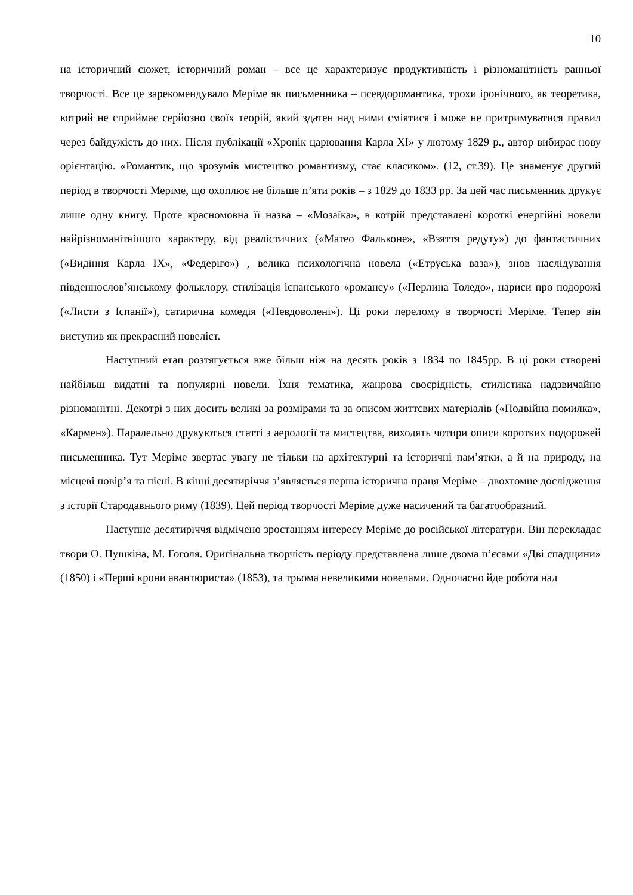10
на історичний сюжет, історичний роман – все це характеризує продуктивність і різноманітність ранньої творчості. Все це зарекомендувало Меріме як письменника – псевдоромантика, трохи іронічного, як теоретика, котрий не сприймає серйозно своїх теорій, який здатен над ними сміятися і може не притримуватися правил через байдужість до них. Після публікації «Хронік царювання Карла XI» у лютому 1829 р., автор вибирає нову орієнтацію. «Романтик, що зрозумів мистецтво романтизму, стає класиком». (12, ст.39). Це знаменує другий період в творчості Меріме, що охоплює не більше п’яти років – з 1829 до 1833 рр. За цей час письменник друкує лише одну книгу. Проте красномовна її назва – «Мозаїка», в котрій представлені короткі енергійні новели найрізноманітнішого характеру, від реалістичних («Матео Фальконе», «Взяття редуту») до фантастичних («Видіння Карла IX», «Федеріго») , велика психологічна новела («Етруська ваза»), знов наслідування південнослов’янському фольклору, стилізація іспанського «романсу» («Перлина Толедо», нариси про подорожі («Листи з Іспанії»), сатирична комедія («Невдоволені»). Ці роки перелому в творчості Меріме. Тепер він виступив як прекрасний новеліст.
Наступний етап розтягується вже більш ніж на десять років з 1834 по 1845рр. В ці роки створені найбільш видатні та популярні новели. Їхня тематика, жанрова своєрідність, стилістика надзвичайно різноманітні. Декотрі з них досить великі за розмірами та за описом життєвих матеріалів («Подвійна помилка», «Кармен»). Паралельно друкуються статті з аерології та мистецтва, виходять чотири описи коротких подорожей письменника. Тут Меріме звертає увагу не тільки на архітектурні та історичні пам’ятки, а й на природу, на місцеві повір’я та пісні. В кінці десятиріччя з’являється перша історична праця Меріме – двохтомне дослідження з історії Стародавнього риму (1839). Цей період творчості Меріме дуже насичений та багатообразний.
Наступне десятиріччя відмічено зростанням інтересу Меріме до російської літератури. Він перекладає твори О. Пушкіна, М. Гоголя. Оригінальна творчість періоду представлена лише двома п’єсами «Дві спадщини» (1850) і «Перші крони авантюриста» (1853), та трьома невеликими новелами. Одночасно йде робота над